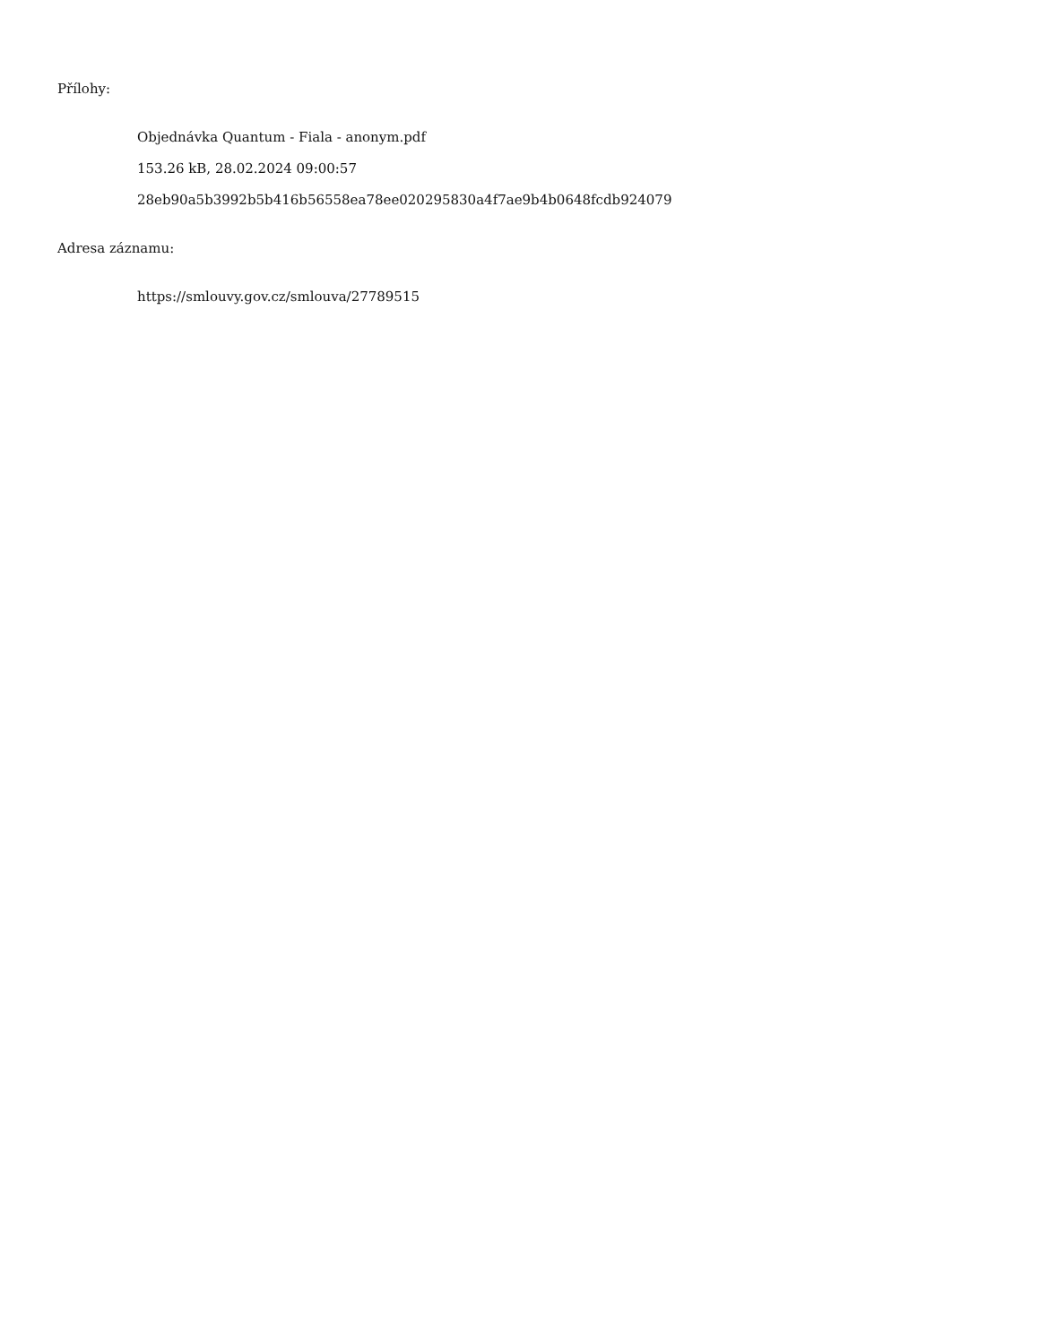Přílohy:
Objednávka Quantum - Fiala - anonym.pdf
153.26 kB, 28.02.2024 09:00:57
28eb90a5b3992b5b416b56558ea78ee020295830a4f7ae9b4b0648fcdb924079
Adresa záznamu:
https://smlouvy.gov.cz/smlouva/27789515